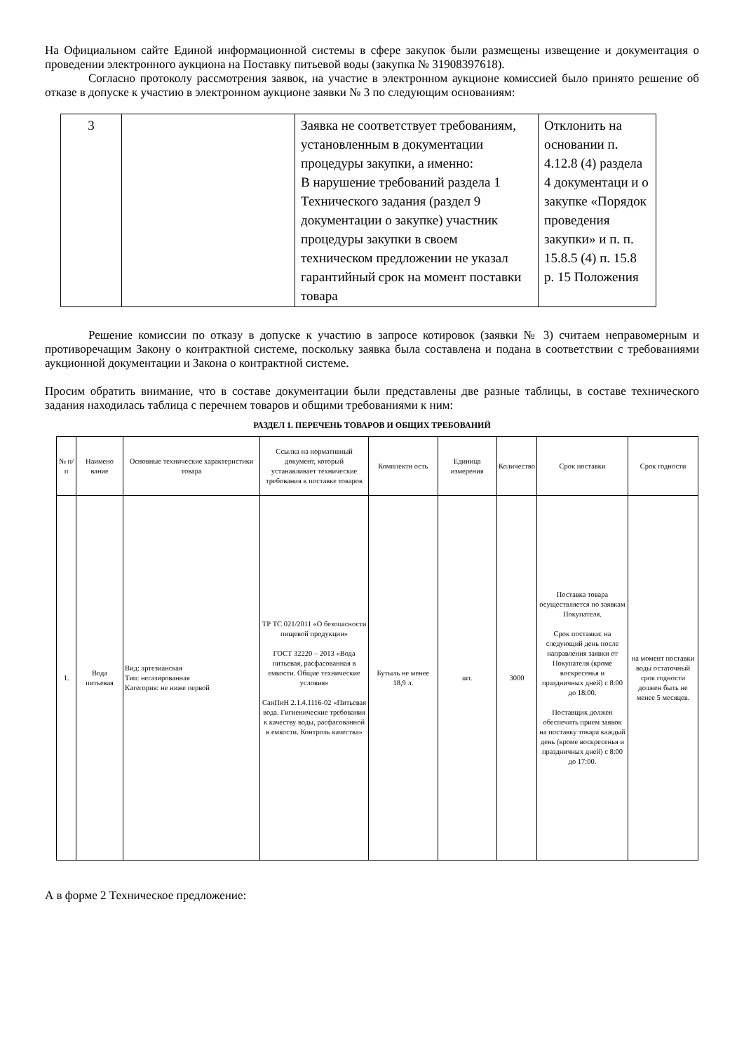На Официальном сайте Единой информационной системы в сфере закупок были размещены извещение и документация о проведении электронного аукциона на Поставку питьевой воды (закупка № 31908397618).
Согласно протоколу рассмотрения заявок, на участие в электронном аукционе комиссией было принято решение об отказе в допуске к участию в электронном аукционе заявки № 3 по следующим основаниям:
| 3 | | Заявка не соответствует требованиям, установленным в документации процедуры закупки, а именно: В нарушение требований раздела 1 Технического задания (раздел 9 документации о закупке) участник процедуры закупки в своем техническом предложении не указал гарантийный срок на момент поставки товара | Отклонить на основании п. 4.12.8 (4) раздела 4 документаци и о закупке «Порядок проведения закупки» и п. п. 15.8.5 (4) п. 15.8 р. 15 Положения |
Решение комиссии по отказу в допуске к участию в запросе котировок (заявки № 3) считаем неправомерным и противоречащим Закону о контрактной системе, поскольку заявка была составлена и подана в соответствии с требованиями аукционной документации и Закона о контрактной системе.
Просим обратить внимание, что в составе документации были представлены две разные таблицы, в составе технического задания находилась таблица с перечнем товаров и общими требованиями к ним:
РАЗДЕЛ 1. ПЕРЕЧЕНЬ ТОВАРОВ И ОБЩИХ ТРЕБОВАНИЙ
| № п/п | Наимено вание | Основные технические характеристики товара | Ссылка на нормативный документ, который устанавливает технические требования к поставке товаров | Комплектн ость | Единица измерения | Количество | Срок поставки | Срок годности |
| --- | --- | --- | --- | --- | --- | --- | --- | --- |
| 1. | Вода питьевая | Вид: артезианская Тип: негазированная Категория: не ниже первой | ТР ТС 021/2011 «О безопасности пищевой продукции» ГОСТ 32220 – 2013 «Вода питьевая, расфасованная в емкости. Общие технические условия» СанПиН 2.1.4.1116-02 «Питьевая вода. Гигиенические требования к качеству воды, расфасованной в емкости. Контроль качества» | Бутыль не менее 18,9 л. | шт. | 3000 | Поставка товара осуществляется по заявкам Покупателя. Срок поставки: на следующий день после направления заявки от Покупателя (кроме воскресенья и праздничных дней) с 8:00 до 18:00. Поставщик должен обеспечить прием заявок на поставку товара каждый день (кроме воскресенья и праздничных дней) с 8:00 до 17:00. | на момент поставки воды остаточный срок годности должен быть не менее 5 месяцев. |
А в форме 2 Техническое предложение: